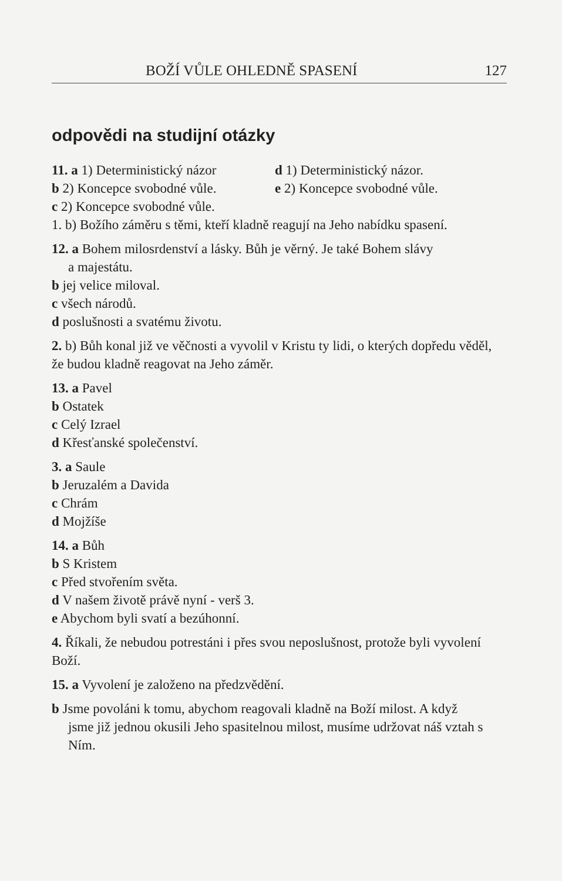BOŽÍ VŮLE OHLEDNĚ SPASENÍ 127
odpovědi na studijní otázky
11. a 1) Deterministický názor d 1) Deterministický názor.
b 2) Koncepce svobodné vůle. e 2) Koncepce svobodné vůle.
c 2) Koncepce svobodné vůle.
1. b) Božího záměru s těmi, kteří kladně reagují na Jeho nabídku spasení.
12. a Bohem milosrdenství a lásky. Bůh je věrný. Je také Bohem slávy
a majestátu.
b jej velice miloval.
c všech národů.
d poslušnosti a svatému životu.
2. b) Bůh konal již ve věčnosti a vyvolil v Kristu ty lidi, o kterých dopředu věděl, že budou kladně reagovat na Jeho záměr.
13. a Pavel
b Ostatek
c Celý Izrael
d Křesťanské společenství.
3. a Saule
b Jeruzalém a Davida
c Chrám
d Mojžíše
14. a Bůh
b S Kristem
c Před stvořením světa.
d V našem životě právě nyní - verš 3.
e Abychom byli svatí a bezúhonní.
4. Říkali, že nebudou potrestáni i přes svou neposlušnost, protože byli vyvolení Boží.
15. a Vyvolení je založeno na předzvědění.
b Jsme povoláni k tomu, abychom reagovali kladně na Boží milost. A když
jsme již jednou okusili Jeho spasitelnou milost, musíme udržovat náš vztah s Ním.